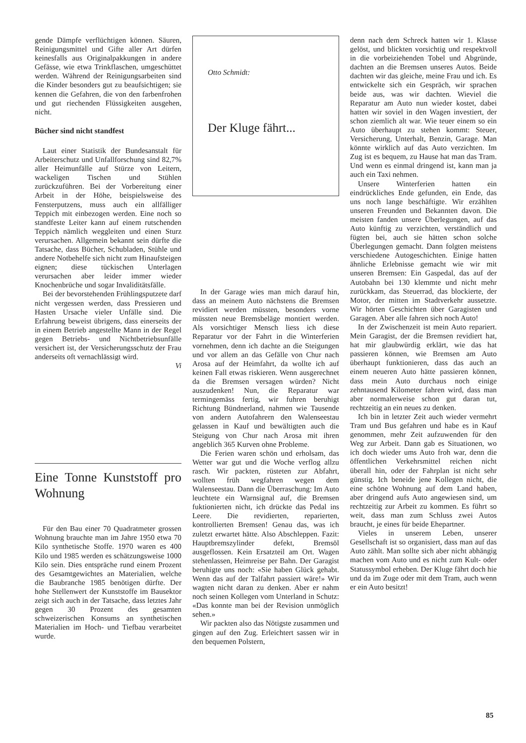gende Dämpfe verflüchtigen können. Säuren, Reinigungsmittel und Gifte aller Art dürfen keinesfalls aus Originalpakkungen in andere Gefässe, wie etwa Trinkflaschen, umgeschüttet werden. Während der Reinigungsarbeiten sind die Kinder besonders gut zu beaufsichtigen; sie kennen die Gefahren, die von den farbenfrohen und gut riechenden Flüssigkeiten ausgehen, nicht.
Bücher sind nicht standfest
Laut einer Statistik der Bundesanstalt für Arbeiterschutz und Unfallforschung sind 82,7% aller Heimunfälle auf Stürze von Leitern, wackeligen Tischen und Stühlen zurückzuführen. Bei der Vorbereitung einer Arbeit in der Höhe, beispielsweise des Fensterputzens, muss auch ein allfälliger Teppich mit einbezogen werden. Eine noch so standfeste Leiter kann auf einem rutschenden Teppich nämlich weggleiten und einen Sturz verursachen. Allgemein bekannt sein dürfte die Tatsache, dass Bücher, Schubladen, Stühle und andere Notbehelfe sich nicht zum Hinaufsteigen eignen; diese tückischen Unterlagen verursachen aber leider immer wieder Knochenbrüche und sogar Invaliditätsfälle.
Bei der bevorstehenden Frühlingsputzete darf nicht vergessen werden, dass Pressieren und Hasten Ursache vieler Unfälle sind. Die Erfahrung beweist übrigens, dass einerseits der in einem Betrieb angestellte Mann in der Regel gegen Betriebs- und Nichtbetriebsunfälle versichert ist, der Versicherungsschutz der Frau anderseits oft vernachlässigt wird.
Vi
Eine Tonne Kunststoff pro Wohnung
Für den Bau einer 70 Quadratmeter grossen Wohnung brauchte man im Jahre 1950 etwa 70 Kilo synthetische Stoffe. 1970 waren es 400 Kilo und 1985 werden es schätzungsweise 1000 Kilo sein. Dies entspräche rund einem Prozent des Gesamtgewichtes an Materialien, welche die Baubranche 1985 benötigen dürfte. Der hohe Stellenwert der Kunststoffe im Bausektor zeigt sich auch in der Tatsache, dass letztes Jahr gegen 30 Prozent des gesamten schweizerischen Konsums an synthetischen Materialien im Hoch- und Tiefbau verarbeitet wurde.
Otto Schmidt:
Der Kluge fährt...
In der Garage wies man mich darauf hin, dass an meinem Auto nächstens die Bremsen revidiert werden müssten, besonders vorne müssten neue Bremsbeläge montiert werden. Als vorsichtiger Mensch liess ich diese Reparatur vor der Fahrt in die Winterferien vornehmen, denn ich dachte an die Steigungen und vor allem an das Gefälle von Chur nach Arosa auf der Heimfahrt, da wollte ich auf keinen Fall etwas riskieren. Wenn ausgerechnet da die Bremsen versagen würden? Nicht auszudenken! Nun, die Reparatur war termingemäss fertig, wir fuhren beruhigt Richtung Bündnerland, nahmen wie Tausende von andern Autofahrern den Walenseestau gelassen in Kauf und bewältigten auch die Steigung von Chur nach Arosa mit ihren angeblich 365 Kurven ohne Probleme.
Die Ferien waren schön und erholsam, das Wetter war gut und die Woche verflog allzu rasch. Wir packten, rüsteten zur Abfahrt, wollten früh wegfahren wegen dem Walenseestau. Dann die Überraschung: Im Auto leuchtete ein Warnsignal auf, die Bremsen fuktionierten nicht, ich drückte das Pedal ins Leere. Die revidierten, reparierten, kontrollierten Bremsen! Genau das, was ich zuletzt erwartet hätte. Also Abschleppen. Fazit: Hauptbremszylinder defekt, Bremsöl ausgeflossen. Kein Ersatzteil am Ort. Wagen stehenlassen, Heimreise per Bahn. Der Garagist beruhigte uns noch: «Sie haben Glück gehabt. Wenn das auf der Talfahrt passiert wäre!» Wir wagten nicht daran zu denken. Aber er nahm noch seinen Kollegen vom Unterland in Schutz: «Das konnte man bei der Revision unmöglich sehen.»
Wir packten also das Nötigste zusammen und gingen auf den Zug. Erleichtert sassen wir in den bequemen Polstern,
denn nach dem Schreck hatten wir 1. Klasse gelöst, und blickten vorsichtig und respektvoll in die vorbeiziehenden Tobel und Abgründe, dachten an die Bremsen unseres Autos. Beide dachten wir das gleiche, meine Frau und ich. Es entwickelte sich ein Gespräch, wir sprachen beide aus, was wir dachten. Wieviel die Reparatur am Auto nun wieder kostet, dabei hatten wir soviel in den Wagen investiert, der schon ziemlich alt war. Wie teuer einem so ein Auto überhaupt zu stehen kommt: Steuer, Versicherung, Unterhalt, Benzin, Garage. Man könnte wirklich auf das Auto verzichten. Im Zug ist es bequem, zu Hause hat man das Tram. Und wenn es einmal dringend ist, kann man ja auch ein Taxi nehmen.
Unsere Winterferien hatten ein eindrückliches Ende gefunden, ein Ende, das uns noch lange beschäftigte. Wir erzählten unseren Freunden und Bekannten davon. Die meisten fanden unsere Überlegungen, auf das Auto künftig zu verzichten, verständlich und fügten bei, auch sie hätten schon solche Überlegungen gemacht. Dann folgten meistens verschiedene Autogeschichten. Einige hatten ähnliche Erlebnisse gemacht wie wir mit unseren Bremsen: Ein Gaspedal, das auf der Autobahn bei 130 klemmte und nicht mehr zurückkam, das Steuerrad, das blockierte, der Motor, der mitten im Stadtverkehr aussetzte. Wir hörten Geschichten über Garagisten und Garagen. Aber alle fahren sich noch Auto!
In der Zwischenzeit ist mein Auto repariert. Mein Garagist, der die Bremsen revidiert hat, hat mir glaubwürdig erklärt, wie das hat passieren können, wie Bremsen am Auto überhaupt funktionieren, dass das auch an einem neueren Auto hätte passieren können, dass mein Auto durchaus noch einige zehntausend Kilometer fahren wird, dass man aber normalerweise schon gut daran tut, rechtzeitig an ein neues zu denken.
Ich bin in letzter Zeit auch wieder vermehrt Tram und Bus gefahren und habe es in Kauf genommen, mehr Zeit aufzuwenden für den Weg zur Arbeit. Dann gab es Situationen, wo ich doch wieder ums Auto froh war, denn die öffentlichen Verkehrsmittel reichen nicht überall hin, oder der Fahrplan ist nicht sehr günstig. Ich beneide jene Kollegen nicht, die eine schöne Wohnung auf dem Land haben, aber dringend aufs Auto angewiesen sind, um rechtzeitig zur Arbeit zu kommen. Es führt so weit, dass man zum Schluss zwei Autos braucht, je eines für beide Ehepartner.
Vieles in unserem Leben, unserer Gesellschaft ist so organisiert, dass man auf das Auto zählt. Man sollte sich aber nicht abhängig machen vom Auto und es nicht zum Kult- oder Statussymbol erheben. Der Kluge fährt doch hie und da im Zuge oder mit dem Tram, auch wenn er ein Auto besitzt!
85